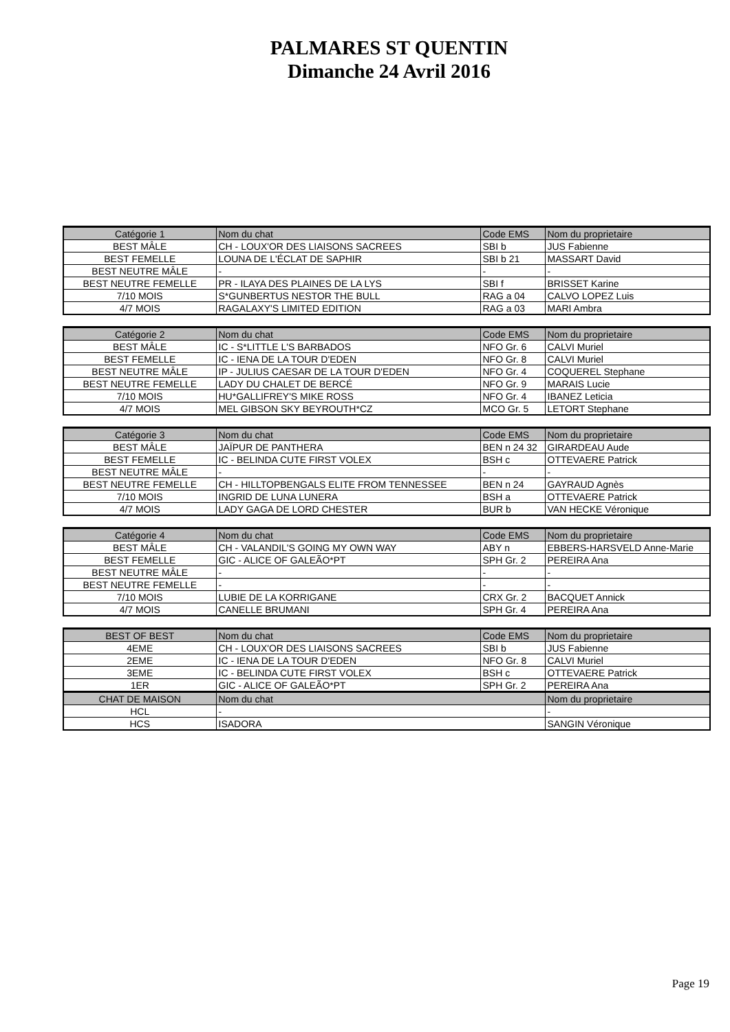PALMARES ST QUENTIN
Dimanche 24 Avril 2016
| Catégorie 1 | Nom du chat | Code EMS | Nom du proprietaire |
| --- | --- | --- | --- |
| BEST MÂLE | CH - LOUX'OR DES LIAISONS SACREES | SBI b | JUS Fabienne |
| BEST FEMELLE | LOUNA DE L'ÉCLAT DE SAPHIR | SBI b 21 | MASSART David |
| BEST NEUTRE MÂLE | - | - | - |
| BEST NEUTRE FEMELLE | PR - ILAYA DES PLAINES DE LA LYS | SBI f | BRISSET Karine |
| 7/10 MOIS | S*GUNBERTUS NESTOR THE BULL | RAG a 04 | CALVO LOPEZ Luis |
| 4/7 MOIS | RAGALAXY'S LIMITED EDITION | RAG a 03 | MARI Ambra |
| Catégorie 2 | Nom du chat | Code EMS | Nom du proprietaire |
| --- | --- | --- | --- |
| BEST MÂLE | IC - S*LITTLE L'S BARBADOS | NFO Gr. 6 | CALVI Muriel |
| BEST FEMELLE | IC - IENA DE LA TOUR D'EDEN | NFO Gr. 8 | CALVI Muriel |
| BEST NEUTRE MÂLE | IP - JULIUS CAESAR DE LA TOUR D'EDEN | NFO Gr. 4 | COQUEREL Stephane |
| BEST NEUTRE FEMELLE | LADY DU CHALET DE BERCÉ | NFO Gr. 9 | MARAIS Lucie |
| 7/10 MOIS | HU*GALLIFREY'S MIKE ROSS | NFO Gr. 4 | IBANEZ Leticia |
| 4/7 MOIS | MEL GIBSON SKY BEYROUTH*CZ | MCO Gr. 5 | LETORT Stephane |
| Catégorie 3 | Nom du chat | Code EMS | Nom du proprietaire |
| --- | --- | --- | --- |
| BEST MÂLE | JAÏPUR DE PANTHERA | BEN n 24 32 | GIRARDEAU Aude |
| BEST FEMELLE | IC - BELINDA CUTE FIRST VOLEX | BSH c | OTTEVAERE Patrick |
| BEST NEUTRE MÂLE | - | - | - |
| BEST NEUTRE FEMELLE | CH - HILLTOPBENGALS ELITE FROM TENNESSEE | BEN n 24 | GAYRAUD Agnès |
| 7/10 MOIS | INGRID DE LUNA LUNERA | BSH a | OTTEVAERE Patrick |
| 4/7 MOIS | LADY GAGA DE LORD CHESTER | BUR b | VAN HECKE Véronique |
| Catégorie 4 | Nom du chat | Code EMS | Nom du proprietaire |
| --- | --- | --- | --- |
| BEST MÂLE | CH - VALANDIL'S GOING MY OWN WAY | ABY n | EBBERS-HARSVELD Anne-Marie |
| BEST FEMELLE | GIC - ALICE OF GALEÃO*PT | SPH Gr. 2 | PEREIRA Ana |
| BEST NEUTRE MÂLE | - | - | - |
| BEST NEUTRE FEMELLE | - | - | - |
| 7/10 MOIS | LUBIE DE LA KORRIGANE | CRX Gr. 2 | BACQUET Annick |
| 4/7 MOIS | CANELLE BRUMANI | SPH Gr. 4 | PEREIRA Ana |
| BEST OF BEST | Nom du chat | Code EMS | Nom du proprietaire |
| --- | --- | --- | --- |
| 4EME | CH - LOUX'OR DES LIAISONS SACREES | SBI b | JUS Fabienne |
| 2EME | IC - IENA DE LA TOUR D'EDEN | NFO Gr. 8 | CALVI Muriel |
| 3EME | IC - BELINDA CUTE FIRST VOLEX | BSH c | OTTEVAERE Patrick |
| 1ER | GIC - ALICE OF GALEÃO*PT | SPH Gr. 2 | PEREIRA Ana |
| CHAT DE MAISON | Nom du chat | | Nom du proprietaire |
| HCL | - | | - |
| HCS | ISADORA | | SANGIN Véronique |
Page 19